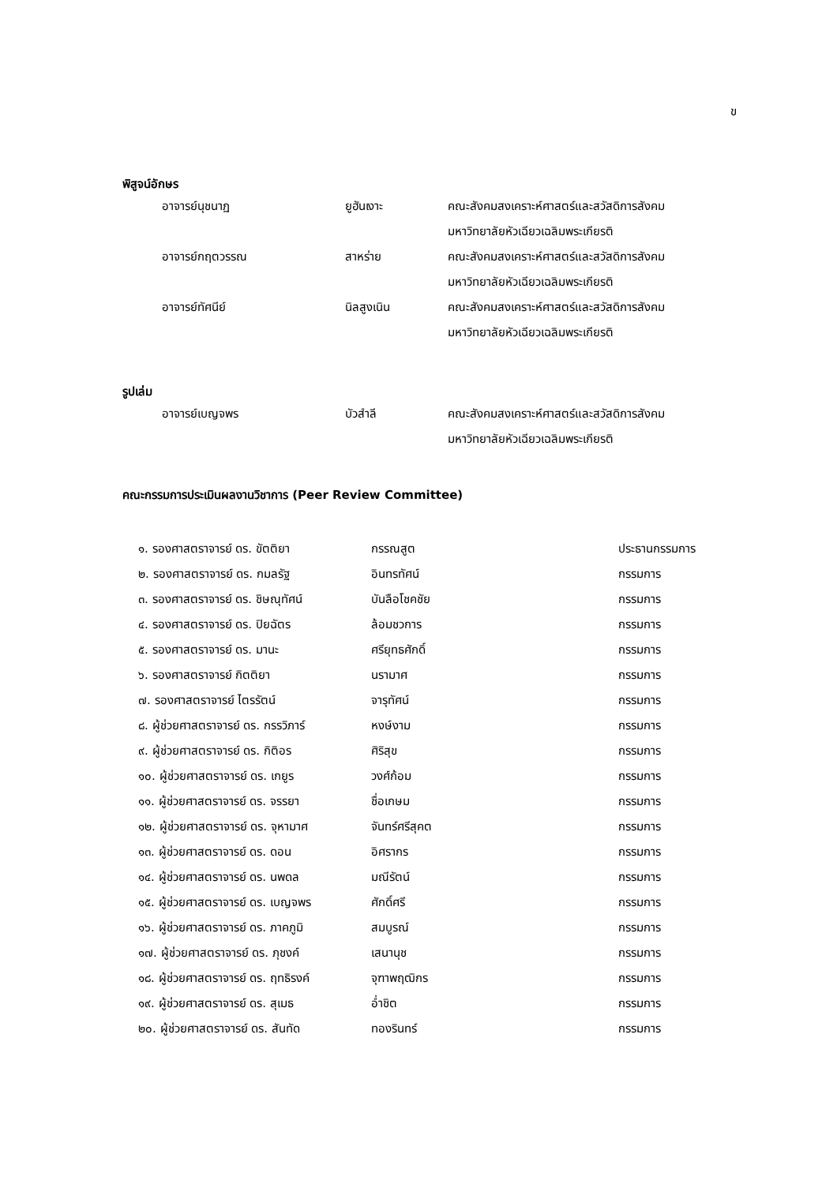ข
พิสูจน์อักษร
| | อาจารย์นุชนาฏ | ยูฮันเงาะ | คณะสังคมสงเคราะห์ศาสตร์และสวัสดิการสังคม |
| | | | มหาวิทยาลัยหัวเฉียวเฉลิมพระเกียรติ |
| | อาจารย์กฤตวรรณ | สาหร่าย | คณะสังคมสงเคราะห์ศาสตร์และสวัสดิการสังคม |
| | | | มหาวิทยาลัยหัวเฉียวเฉลิมพระเกียรติ |
| | อาจารย์ทัศนีย์ | นิลสูงเนิน | คณะสังคมสงเคราะห์ศาสตร์และสวัสดิการสังคม |
| | | | มหาวิทยาลัยหัวเฉียวเฉลิมพระเกียรติ |
รูปเล่ม
| | อาจารย์เบญจพร | บัวสำลี | คณะสังคมสงเคราะห์ศาสตร์และสวัสดิการสังคม |
| | | | มหาวิทยาลัยหัวเฉียวเฉลิมพระเกียรติ |
คณะกรรมการประเมินผลงานวิชาการ (Peer Review Committee)
| | ๑. รองศาสตราจารย์ ดร. ขัตติยา | กรรณสูต | ประธานกรรมการ |
| | ๒. รองศาสตราจารย์ ดร. กมลรัฐ | อินทรทัศน์ | กรรมการ |
| | ๓. รองศาสตราจารย์ ดร. ชิษณุทัศน์ | บันลือโชคชัย | กรรมการ |
| | ๔. รองศาสตราจารย์ ดร. ปิยฉัตร | ล้อมชวการ | กรรมการ |
| | ๕. รองศาสตราจารย์ ดร. มานะ | ศรียุทธศักดิ์ | กรรมการ |
| | ๖. รองศาสตราจารย์ กิตติยา | นรามาศ | กรรมการ |
| | ๗. รองศาสตราจารย์ ไตรรัตน์ | จารุทัศน์ | กรรมการ |
| | ๘. ผู้ช่วยศาสตราจารย์ ดร. กรรวิภาร์ | หงษ์งาม | กรรมการ |
| | ๙. ผู้ช่วยศาสตราจารย์ ดร. กิติอร | ศิริสุข | กรรมการ |
| | ๑๐. ผู้ช่วยศาสตราจารย์ ดร. เกยูร | วงศ์ก้อม | กรรมการ |
| | ๑๑. ผู้ช่วยศาสตราจารย์ ดร. จรรยา | ชื่อเกษม | กรรมการ |
| | ๑๒. ผู้ช่วยศาสตราจารย์ ดร. จุหามาศ | จันทร์ศรีสุคต | กรรมการ |
| | ๑๓. ผู้ช่วยศาสตราจารย์ ดร. ดอน | อิศรากร | กรรมการ |
| | ๑๔. ผู้ช่วยศาสตราจารย์ ดร. นพดล | มณีรัตน์ | กรรมการ |
| | ๑๕. ผู้ช่วยศาสตราจารย์ ดร. เบญจพร | ศักดิ์ศรี | กรรมการ |
| | ๑๖. ผู้ช่วยศาสตราจารย์ ดร. ภาคภูมิ | สมบูรณ์ | กรรมการ |
| | ๑๗. ผู้ช่วยศาสตราจารย์ ดร. ภุชงค์ | เสนานุช | กรรมการ |
| | ๑๘. ผู้ช่วยศาสตราจารย์ ดร. ฤทธิรงค์ | จุฑาพฤฒิกร | กรรมการ |
| | ๑๙. ผู้ช่วยศาสตราจารย์ ดร. สุเมธ | อ่ำชิต | กรรมการ |
| | ๒๐. ผู้ช่วยศาสตราจารย์ ดร. สันทัด | ทองรินทร์ | กรรมการ |